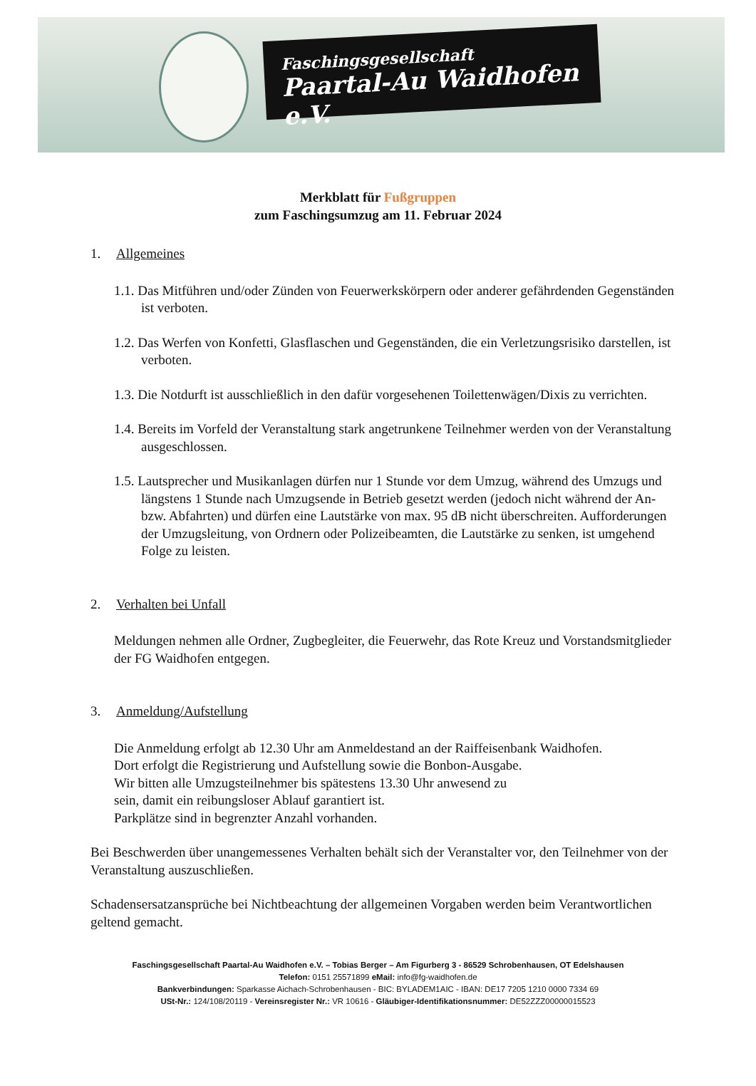Faschingsgesellschaft
Paartal-Au Waidhofen e.V.
Merkblatt für Fußgruppen
zum Faschingsumzug am 11. Februar 2024
1. Allgemeines
1.1. Das Mitführen und/oder Zünden von Feuerwerkskörpern oder anderer gefährdenden Gegenständen ist verboten.
1.2. Das Werfen von Konfetti, Glasflaschen und Gegenständen, die ein Verletzungsrisiko darstellen, ist verboten.
1.3. Die Notdurft ist ausschließlich in den dafür vorgesehenen Toilettenwägen/Dixis zu verrichten.
1.4. Bereits im Vorfeld der Veranstaltung stark angetrunkene Teilnehmer werden von der Veranstaltung ausgeschlossen.
1.5. Lautsprecher und Musikanlagen dürfen nur 1 Stunde vor dem Umzug, während des Umzugs und längstens 1 Stunde nach Umzugsende in Betrieb gesetzt werden (jedoch nicht während der An- bzw. Abfahrten) und dürfen eine Lautstärke von max. 95 dB nicht überschreiten. Aufforderungen der Umzugsleitung, von Ordnern oder Polizeibeamten, die Lautstärke zu senken, ist umgehend Folge zu leisten.
2. Verhalten bei Unfall
Meldungen nehmen alle Ordner, Zugbegleiter, die Feuerwehr, das Rote Kreuz und Vorstandsmitglieder der FG Waidhofen entgegen.
3. Anmeldung/Aufstellung
Die Anmeldung erfolgt ab 12.30 Uhr am Anmeldestand an der Raiffeisenbank Waidhofen.
Dort erfolgt die Registrierung und Aufstellung sowie die Bonbon-Ausgabe.
Wir bitten alle Umzugsteilnehmer bis spätestens 13.30 Uhr anwesend zu
sein, damit ein reibungsloser Ablauf garantiert ist.
Parkplätze sind in begrenzter Anzahl vorhanden.
Bei Beschwerden über unangemessenes Verhalten behält sich der Veranstalter vor, den Teilnehmer von der Veranstaltung auszuschließen.
Schadensersatzansprüche bei Nichtbeachtung der allgemeinen Vorgaben werden beim Verantwortlichen geltend gemacht.
Faschingsgesellschaft Paartal-Au Waidhofen e.V. – Tobias Berger – Am Figurberg 3 - 86529 Schrobenhausen, OT Edelshausen
Telefon: 0151 25571899 eMail: info@fg-waidhofen.de
Bankverbindungen: Sparkasse Aichach-Schrobenhausen - BIC: BYLADEM1AIC - IBAN: DE17 7205 1210 0000 7334 69
USt-Nr.: 124/108/20119 - Vereinsregister Nr.: VR 10616 - Gläubiger-Identifikationsnummer: DE52ZZZ00000015523